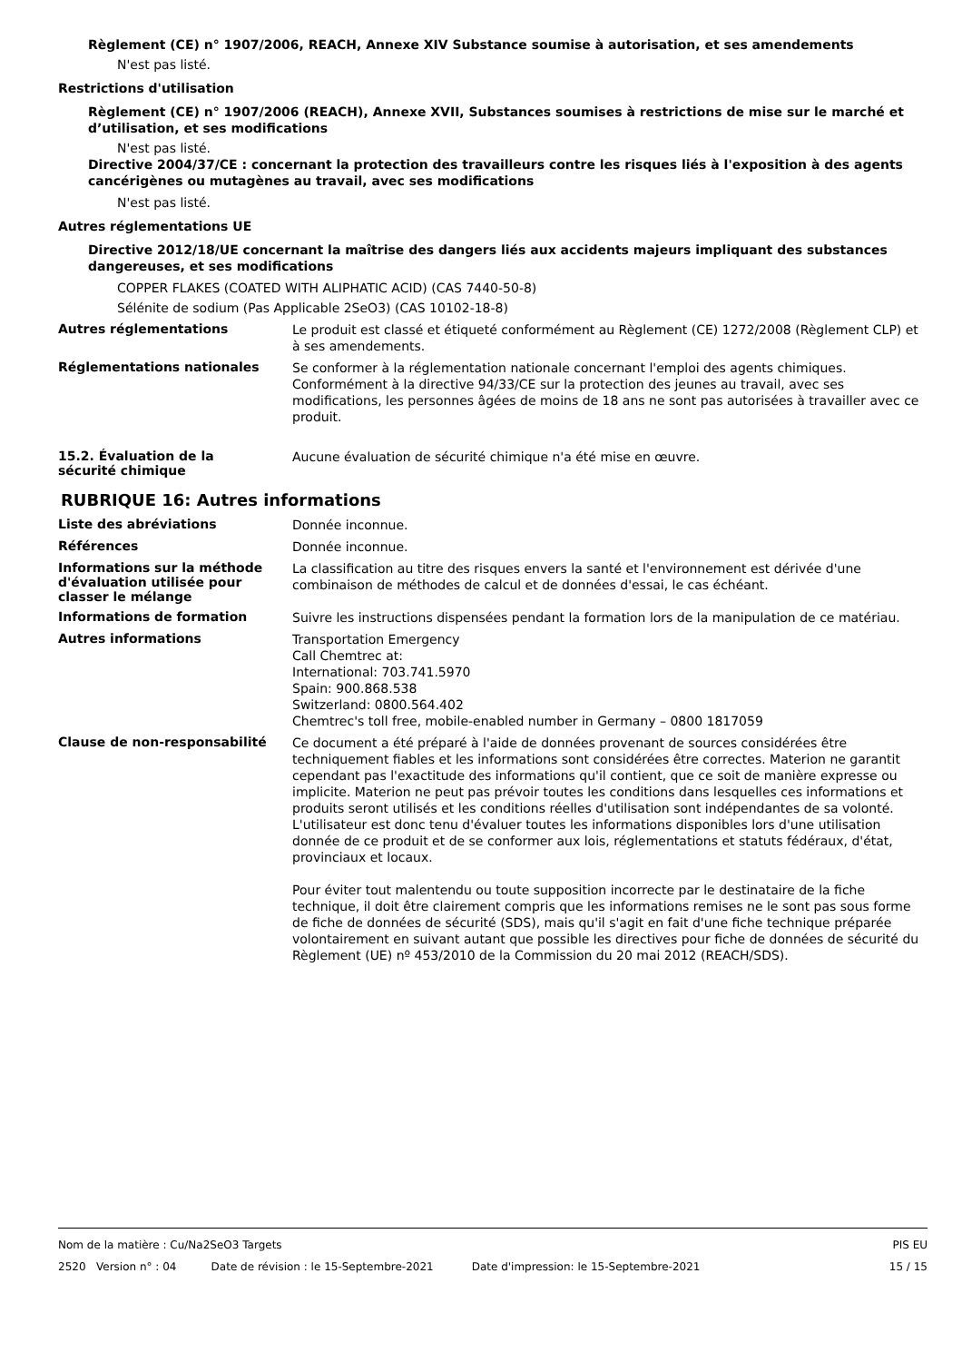Règlement (CE) n° 1907/2006, REACH, Annexe XIV Substance soumise à autorisation, et ses amendements
N'est pas listé.
Restrictions d'utilisation
Règlement (CE) n° 1907/2006 (REACH), Annexe XVII, Substances soumises à restrictions de mise sur le marché et d’utilisation, et ses modifications
N'est pas listé.
Directive 2004/37/CE : concernant la protection des travailleurs contre les risques liés à l'exposition à des agents cancérigènes ou mutagènes au travail, avec ses modifications
N'est pas listé.
Autres réglementations UE
Directive 2012/18/UE concernant la maîtrise des dangers liés aux accidents majeurs impliquant des substances dangereuses, et ses modifications
COPPER FLAKES (COATED WITH ALIPHATIC ACID) (CAS 7440-50-8)
Sélénite de sodium (Pas Applicable 2SeO3) (CAS 10102-18-8)
Autres réglementations
Le produit est classé et étiqueté conformément au Règlement (CE) 1272/2008 (Règlement CLP) et à ses amendements.
Réglementations nationales
Se conformer à la réglementation nationale concernant l'emploi des agents chimiques.
Conformément à la directive 94/33/CE sur la protection des jeunes au travail, avec ses modifications, les personnes âgées de moins de 18 ans ne sont pas autorisées à travailler avec ce produit.
15.2. Évaluation de la
sécurité chimique
Aucune évaluation de sécurité chimique n'a été mise en œuvre.
RUBRIQUE 16: Autres informations
Liste des abréviations
Donnée inconnue.
Références
Donnée inconnue.
Informations sur la méthode d'évaluation utilisée pour classer le mélange
La classification au titre des risques envers la santé et l'environnement est dérivée d'une combinaison de méthodes de calcul et de données d'essai, le cas échéant.
Informations de formation
Suivre les instructions dispensées pendant la formation lors de la manipulation de ce matériau.
Autres informations
Transportation Emergency
Call Chemtrec at:
International: 703.741.5970
Spain: 900.868.538
Switzerland: 0800.564.402
Chemtrec's toll free, mobile-enabled number in Germany – 0800 1817059
Clause de non-responsabilité
Ce document a été préparé à l'aide de données provenant de sources considérées être techniquement fiables et les informations sont considérées être correctes. Materion ne garantit cependant pas l'exactitude des informations qu'il contient, que ce soit de manière expresse ou implicite. Materion ne peut pas prévoir toutes les conditions dans lesquelles ces informations et produits seront utilisés et les conditions réelles d'utilisation sont indépendantes de sa volonté. L'utilisateur est donc tenu d'évaluer toutes les informations disponibles lors d'une utilisation donnée de ce produit et de se conformer aux lois, réglementations et statuts fédéraux, d'état, provinciaux et locaux.
Pour éviter tout malentendu ou toute supposition incorrecte par le destinataire de la fiche technique, il doit être clairement compris que les informations remises ne le sont pas sous forme de fiche de données de sécurité (SDS), mais qu'il s'agit en fait d'une fiche technique préparée volontairement en suivant autant que possible les directives pour fiche de données de sécurité du Règlement (UE) nº 453/2010 de la Commission du 20 mai 2012 (REACH/SDS).
Nom de la matière : Cu/Na2SeO3 Targets PIS EU
2520 Version n° : 04 Date de révision : le 15-Septembre-2021 Date d'impression: le 15-Septembre-2021 15 / 15